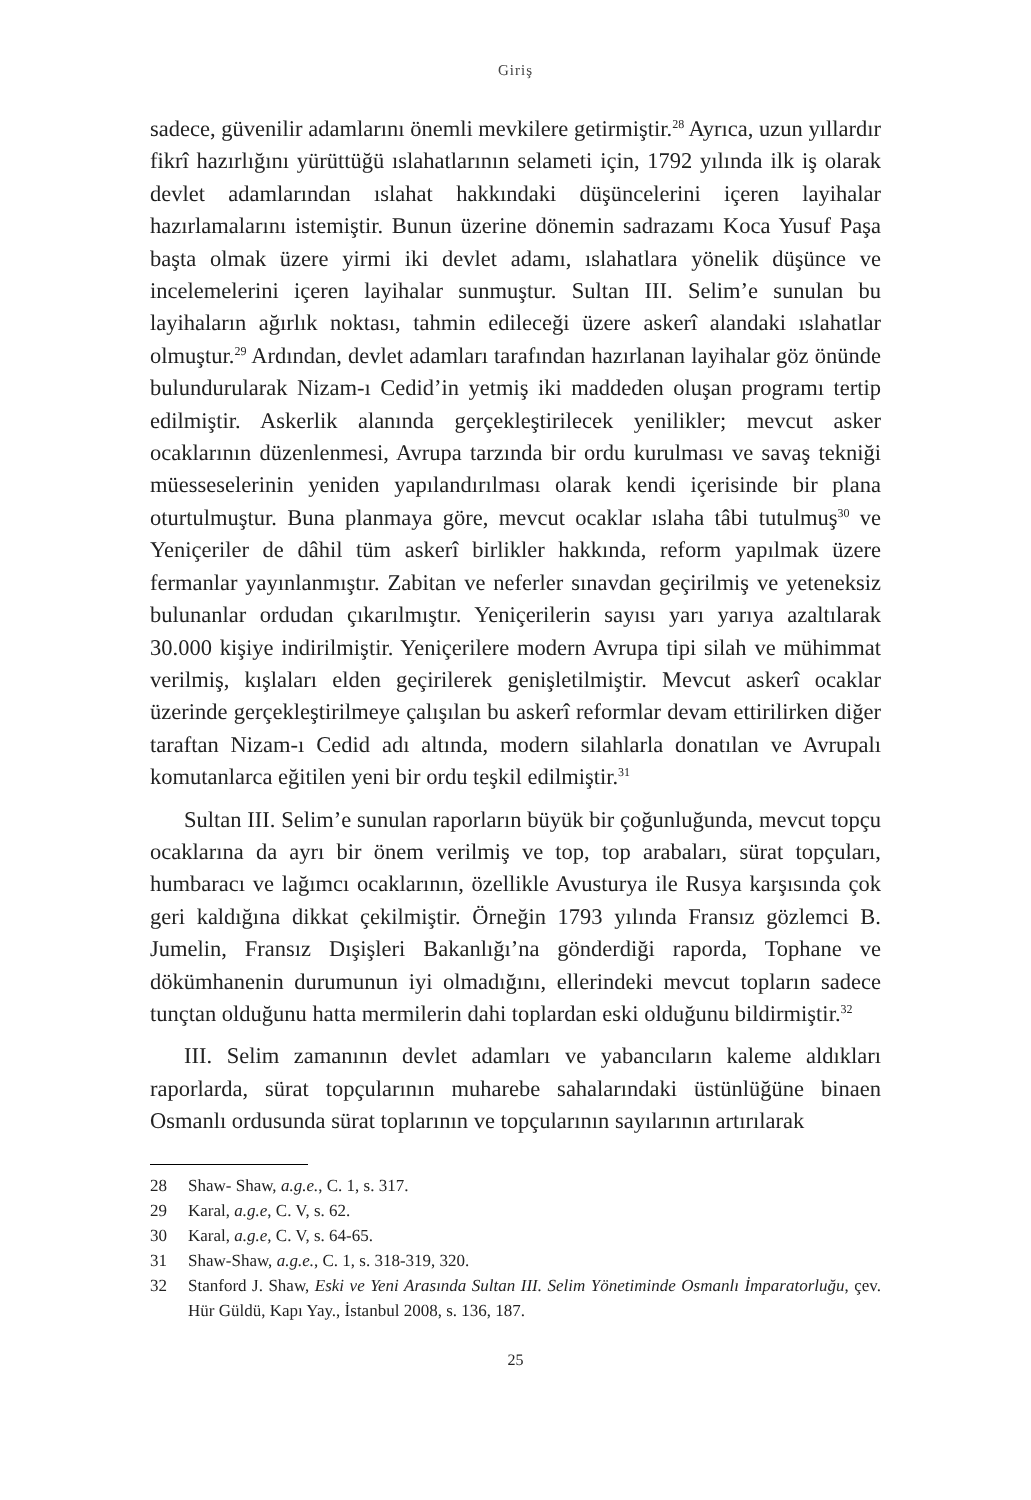Giriş
sadece, güvenilir adamlarını önemli mevkilere getirmiştir.<sup>28</sup> Ayrıca, uzun yıllardır fikrî hazırlığını yürüttüğü ıslahatlarının selameti için, 1792 yılında ilk iş olarak devlet adamlarından ıslahat hakkındaki düşüncelerini içeren layihalar hazırlamalarını istemiştir. Bunun üzerine dönemin sadrazamı Koca Yusuf Paşa başta olmak üzere yirmi iki devlet adamı, ıslahatlara yönelik düşünce ve incelemelerini içeren layihalar sunmuştur. Sultan III. Selim’e sunulan bu layihaların ağırlık noktası, tahmin edileceği üzere askerî alandaki ıslahatlar olmuştur.<sup>29</sup> Ardından, devlet adamları tarafından hazırlanan layihalar göz önünde bulundurularak Nizam-ı Cedid’in yetmiş iki maddeden oluşan programı tertip edilmiştir. Askerlik alanında gerçekleştirilecek yenilikler; mevcut asker ocaklarının düzenlenmesi, Avrupa tarzında bir ordu kurulması ve savaş tekniği müesseselerinin yeniden yapılandırılması olarak kendi içerisinde bir plana oturtulmuştur. Buna planmaya göre, mevcut ocaklar ıslaha tâbi tutulmuş<sup>30</sup> ve Yeniçeriler de dâhil tüm askerî birlikler hakkında, reform yapılmak üzere fermanlar yayınlanmıştır. Zabitan ve neferler sınavdan geçirilmiş ve yeteneksiz bulunanlar ordudan çıkarılmıştır. Yeniçerilerin sayısı yarı yarıya azaltılarak 30.000 kişiye indirilmiştir. Yeniçerilere modern Avrupa tipi silah ve mühimmat verilmiş, kışlaları elden geçirilerek genişletilmiştir. Mevcut askerî ocaklar üzerinde gerçekleştirilmeye çalışılan bu askerî reformlar devam ettirilirken diğer taraftan Nizam-ı Cedid adı altında, modern silahlarla donatılan ve Avrupalı komutanlarca eğitilen yeni bir ordu teşkil edilmiştir.<sup>31</sup>
Sultan III. Selim’e sunulan raporların büyük bir çoğunluğunda, mevcut topçu ocaklarına da ayrı bir önem verilmiş ve top, top arabaları, sürat topçuları, humbaracı ve lağımcı ocaklarının, özellikle Avusturya ile Rusya karşısında çok geri kaldığına dikkat çekilmiştir. Örneğin 1793 yılında Fransız gözlemci B. Jumelin, Fransız Dışişleri Bakanlığı’na gönderdiği raporda, Tophane ve dökümhanenin durumunun iyi olmadığını, ellerindeki mevcut topların sadece tunçtan olduğunu hatta mermilerin dahi toplardan eski olduğunu bildirmiştir.<sup>32</sup>
III. Selim zamanının devlet adamları ve yabancıların kaleme aldıkları raporlarda, sürat topçularının muharebe sahalarındaki üstünlüğüne binaen Osmanlı ordusunda sürat toplarının ve topçularının sayılarının artırılarak
28 Shaw- Shaw, a.g.e., C. 1, s. 317.
29 Karal, a.g.e, C. V, s. 62.
30 Karal, a.g.e, C. V, s. 64-65.
31 Shaw-Shaw, a.g.e., C. 1, s. 318-319, 320.
32 Stanford J. Shaw, Eski ve Yeni Arasında Sultan III. Selim Yönetiminde Osmanlı İmparatorluğu, çev. Hür Güldü, Kapı Yay., İstanbul 2008, s. 136, 187.
25